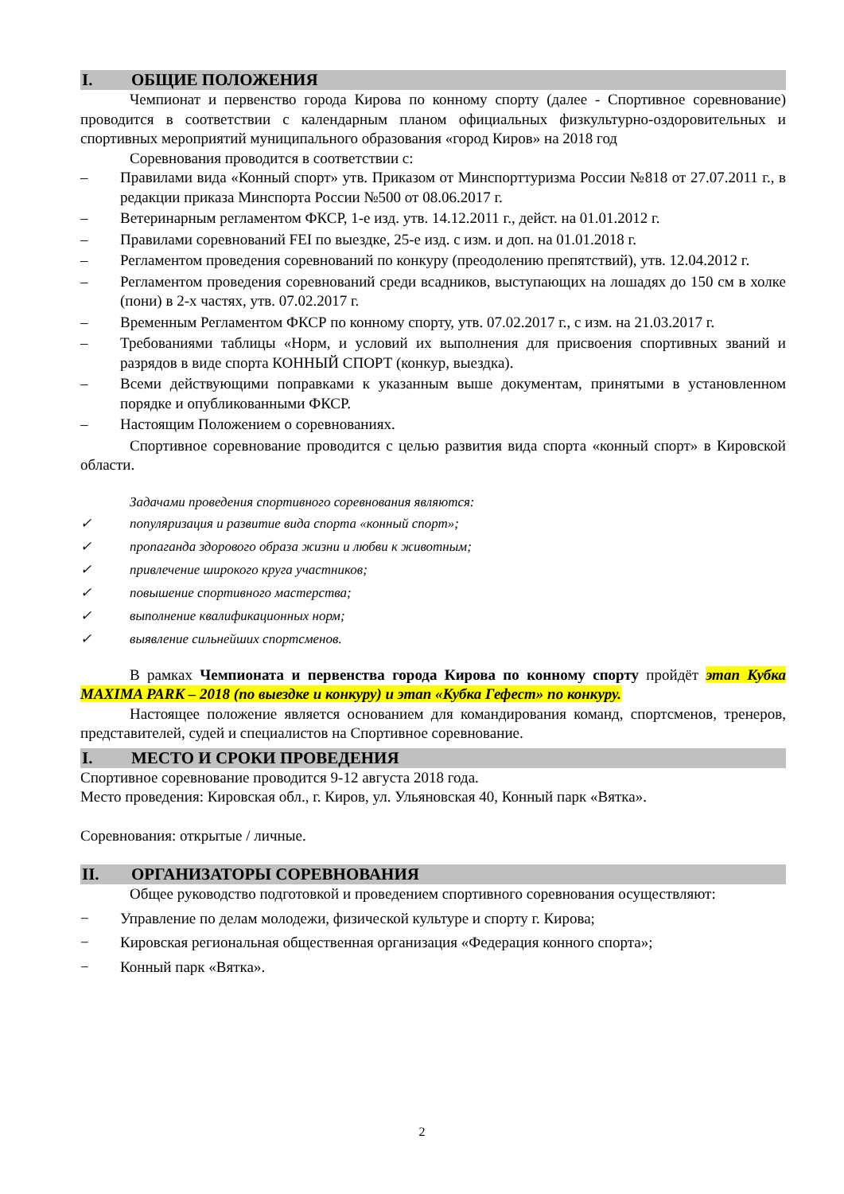I. ОБЩИЕ ПОЛОЖЕНИЯ
Чемпионат и первенство города Кирова по конному спорту (далее - Спортивное соревнование) проводится в соответствии с календарным планом официальных физкультурно-оздоровительных и спортивных мероприятий муниципального образования «город Киров» на 2018 год
Соревнования проводится в соответствии с:
– Правилами вида «Конный спорт» утв. Приказом от Минспорттуризма России №818 от 27.07.2011 г., в редакции приказа Минспорта России №500 от 08.06.2017 г.
– Ветеринарным регламентом ФКСР, 1-е изд. утв. 14.12.2011 г., дейст. на 01.01.2012 г.
– Правилами соревнований FEI по выездке, 25-е изд. с изм. и доп. на 01.01.2018 г.
– Регламентом проведения соревнований по конкуру (преодолению препятствий), утв. 12.04.2012 г.
– Регламентом проведения соревнований среди всадников, выступающих на лошадях до 150 см в холке (пони) в 2-х частях, утв. 07.02.2017 г.
– Временным Регламентом ФКСР по конному спорту, утв. 07.02.2017 г., с изм. на 21.03.2017 г.
– Требованиями таблицы «Норм, и условий их выполнения для присвоения спортивных званий и разрядов в виде спорта КОННЫЙ СПОРТ (конкур, выездка).
– Всеми действующими поправками к указанным выше документам, принятыми в установленном порядке и опубликованными ФКСР.
– Настоящим Положением о соревнованиях.
Спортивное соревнование проводится с целью развития вида спорта «конный спорт» в Кировской области.
Задачами проведения спортивного соревнования являются:
✓ популяризация и развитие вида спорта «конный спорт»;
✓ пропаганда здорового образа жизни и любви к животным;
✓ привлечение широкого круга участников;
✓ повышение спортивного мастерства;
✓ выполнение квалификационных норм;
✓ выявление сильнейших спортсменов.
В рамках Чемпионата и первенства города Кирова по конному спорту пройдёт этап Кубка MAXIMA PARK – 2018 (по выездке и конкуру) и этап «Кубка Гефест» по конкуру.
Настоящее положение является основанием для командирования команд, спортсменов, тренеров, представителей, судей и специалистов на Спортивное соревнование.
I. МЕСТО И СРОКИ ПРОВЕДЕНИЯ
Спортивное соревнование проводится 9-12 августа 2018 года.
Место проведения: Кировская обл., г. Киров, ул. Ульяновская 40, Конный парк «Вятка».
Соревнования: открытые / личные.
II. ОРГАНИЗАТОРЫ СОРЕВНОВАНИЯ
Общее руководство подготовкой и проведением спортивного соревнования осуществляют:
− Управление по делам молодежи, физической культуре и спорту г. Кирова;
− Кировская региональная общественная организация «Федерация конного спорта»;
− Конный парк «Вятка».
2